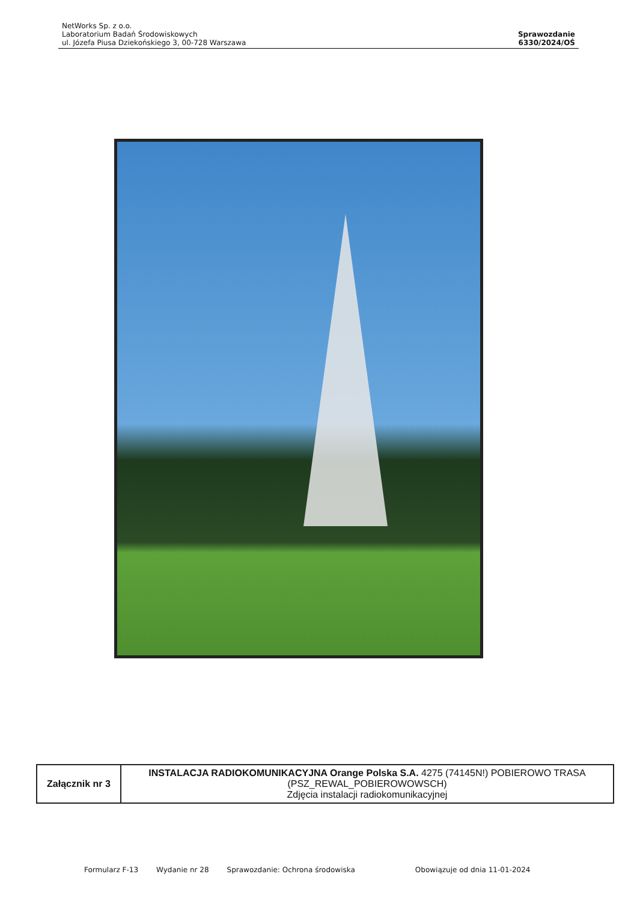NetWorks Sp. z o.o.
Laboratorium Badań Środowiskowych
ul. Józefa Piusa Dziekońskiego 3, 00-728 Warszawa
Sprawozdanie
6330/2024/OŚ
| Załącznik nr 3 | INSTALACJA RADIOKOMUNIKACYJNA Orange Polska S.A. 4275 (74145N!) POBIEROWO TRASA (PSZ_REWAL_POBIEROWOWSCH) Zdjęcia instalacji radiokomunikacyjnej |
Formularz F-13 Wydanie nr 28 Sprawozdanie: Ochrona środowiska Obowiązuje od dnia 11-01-2024